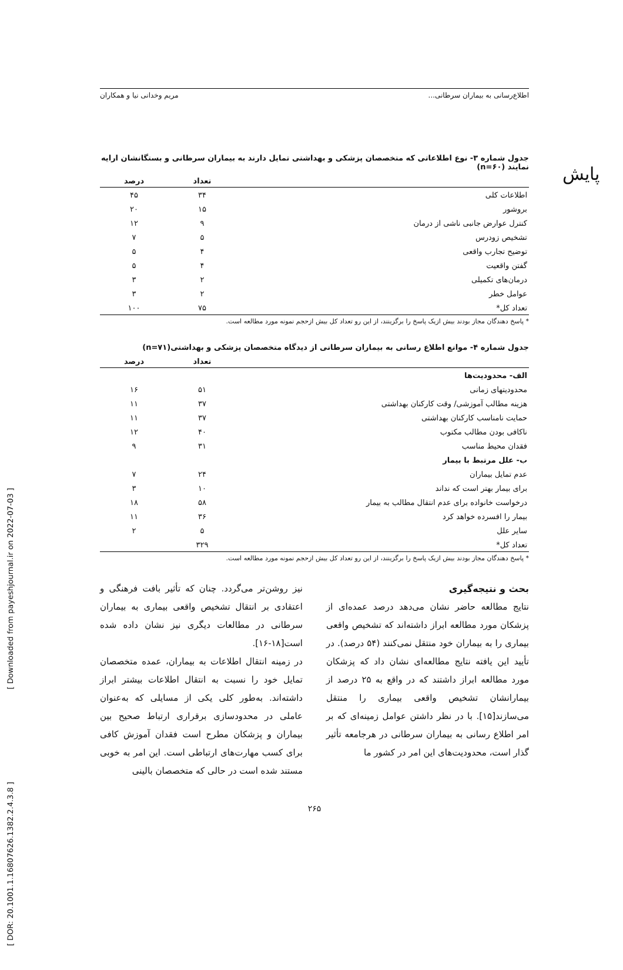پایش
[ Downloaded from payeshjournal.ir on 2022-07-03 ]
[ DOR: 20.1001.1.16807626.1382.2.4.3.8 ]
اطلاع‌رسانی به بیماران سرطانی... مریم وخدانی نیا و همکاران
جدول شماره ۳- نوع اطلاعاتی که متخصصان پزشکی و بهداشتی تمایل دارند به بیماران سرطانی و بستگانشان ارایه نمایند (n=۶۰)
| | تعداد | درصد |
| --- | --- | --- |
| اطلاعات کلی | ۳۴ | ۴۵ |
| بروشور | ۱۵ | ۲۰ |
| کنترل عوارض جانبی ناشی از درمان | ۹ | ۱۲ |
| تشخیص زودرس | ۵ | ۷ |
| توضیح تجارب واقعی | ۴ | ۵ |
| گفتن واقعیت | ۴ | ۵ |
| درمان‌های تکمیلی | ۲ | ۳ |
| عوامل خطر | ۲ | ۳ |
| تعداد کل* | ۷۵ | ۱۰۰ |
* پاسخ دهندگان مجاز بودند بیش ازیک پاسخ را برگزینند، از این رو تعداد کل بیش ازحجم نمونه مورد مطالعه است.
جدول شماره ۴- موانع اطلاع رسانی به بیماران سرطانی از دیدگاه متخصصان پزشکی و بهداشتی(n=۷۱)
| | تعداد | درصد |
| --- | --- | --- |
| الف- محدودیت‌ها | | |
| محدودیتهای زمانی | ۵۱ | ۱۶ |
| هزینه مطالب آموزشی/ وقت کارکنان بهداشتی | ۳۷ | ۱۱ |
| حمایت نامناسب کارکنان بهداشتی | ۳۷ | ۱۱ |
| ناکافی بودن مطالب مکتوب | ۴۰ | ۱۲ |
| فقدان محیط مناسب | ۳۱ | ۹ |
| ب- علل مرتبط با بیمار | | |
| عدم تمایل بیماران | ۲۴ | ۷ |
| برای بیمار بهتر است که نداند | ۱۰ | ۳ |
| درخواست خانواده برای عدم انتقال مطالب به بیمار | ۵۸ | ۱۸ |
| بیمار را افسرده خواهد کرد | ۳۶ | ۱۱ |
| سایر علل | ۵ | ۲ |
| تعداد کل* | ۳۲۹ | |
* پاسخ دهندگان مجاز بودند بیش ازیک پاسخ را برگزینند، از این رو تعداد کل بیش ازحجم نمونه مورد مطالعه است.
بحث و نتیجه‌گیری
نتایج مطالعه حاضر نشان می‌دهد درصد عمده‌ای از پزشکان مورد مطالعه ابراز داشته‌اند که تشخیص واقعی بیماری را به بیماران خود منتقل نمی‌کنند (۵۴ درصد). در تأیید این یافته نتایج مطالعه‌ای نشان داد که پزشکان مورد مطالعه ابراز داشتند که در واقع به ۲۵ درصد از بیمارانشان تشخیص واقعی بیماری را منتقل می‌سازند[۱۵]. با در نظر داشتن عوامل زمینه‌ای که بر امر اطلاع رسانی به بیماران سرطانی در هرجامعه تأثیر گذار است، محدودیت‌های این امر در کشور ما
نیز روشن‌تر می‌گردد. چنان که تأثیر بافت فرهنگی و اعتقادی بر انتقال تشخیص واقعی بیماری به بیماران سرطانی در مطالعات دیگری نیز نشان داده شده است[۱۸-۱۶].
در زمینه انتقال اطلاعات به بیماران، عمده متخصصان تمایل خود را نسبت به انتقال اطلاعات بیشتر ابراز داشته‌اند. به‌طور کلی یکی از مسایلی که به‌عنوان عاملی در محدودسازی برقراری ارتباط صحیح بین بیماران و پزشکان مطرح است فقدان آموزش کافی برای کسب مهارت‌های ارتباطی است. این امر به خوبی مستند شده است در حالی که متخصصان بالینی
۲۶۵